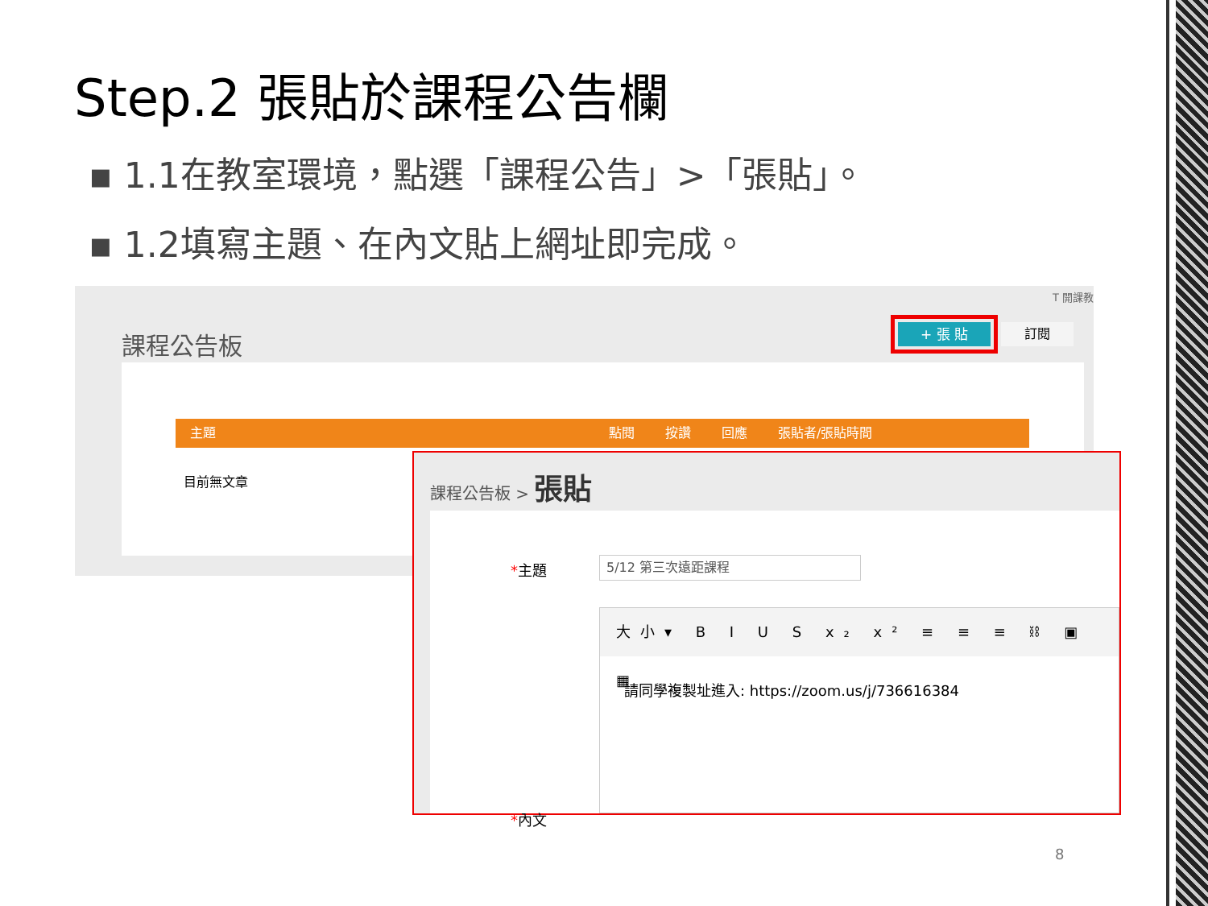Step.2 張貼於課程公告欄
▪ 1.1在教室環境，點選「課程公告」>「張貼」。
▪ 1.2填寫主題、在內文貼上網址即完成。
T 開課教
課程公告板 + 張 貼 訂閱
主題 點閱 按讚 回應 張貼者/張貼時間
目前無文章
課程公告板 > 張貼
*主題 5/12 第三次遠距課程
*內文
大小▾ B I U S x₂ x² ≡ ≡ ≡ ⛓ ▣ ▦
請同學複製址進入: https://zoom.us/j/736616384
8